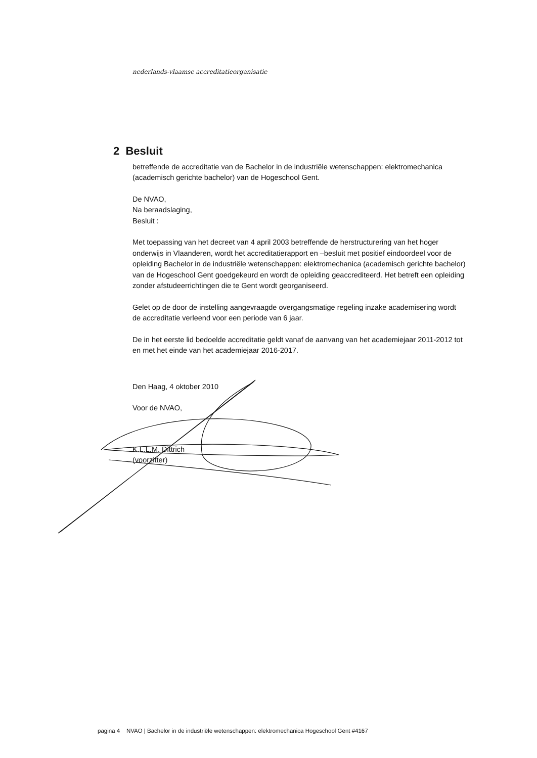nederlands-vlaamse accreditatieorganisatie
2 Besluit
betreffende de accreditatie van de Bachelor in de industriële wetenschappen: elektromechanica (academisch gerichte bachelor) van de Hogeschool Gent.
De NVAO,
Na beraadslaging,
Besluit :
Met toepassing van het decreet van 4 april 2003 betreffende de herstructurering van het hoger onderwijs in Vlaanderen, wordt het accreditatierapport en –besluit met positief eindoordeel voor de opleiding Bachelor in de industriële wetenschappen: elektromechanica (academisch gerichte bachelor) van de Hogeschool Gent goedgekeurd en wordt de opleiding geaccrediteerd. Het betreft een opleiding zonder afstudeerrichtingen die te Gent wordt georganiseerd.
Gelet op de door de instelling aangevraagde overgangsmatige regeling inzake academisering wordt de accreditatie verleend voor een periode van 6 jaar.
De in het eerste lid bedoelde accreditatie geldt vanaf de aanvang van het academiejaar 2011-2012 tot en met het einde van het academiejaar 2016-2017.
Den Haag, 4 oktober 2010
Voor de NVAO,
K.L.L.M. Dittrich
(voorzitter)
pagina 4 NVAO | Bachelor in de industriële wetenschappen: elektromechanica Hogeschool Gent #4167